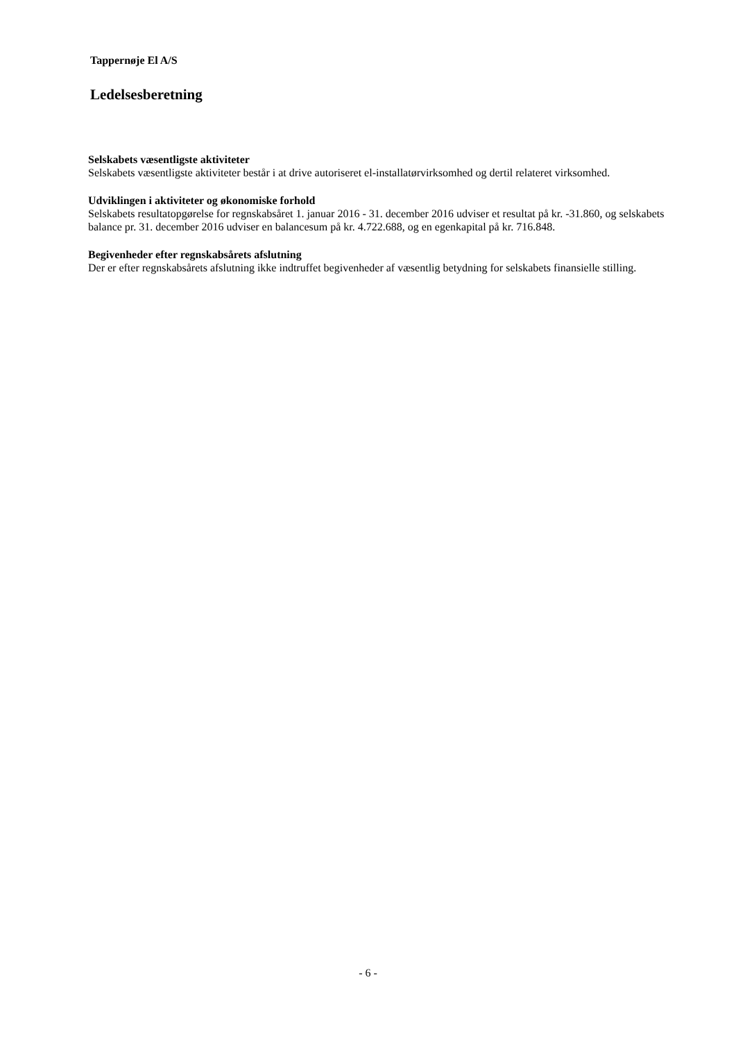Tappernøje El A/S
Ledelsesberetning
Selskabets væsentligste aktiviteter
Selskabets væsentligste aktiviteter består i at drive autoriseret el-installatørvirksomhed og dertil relateret virksomhed.
Udviklingen i aktiviteter og økonomiske forhold
Selskabets resultatopgørelse for regnskabsåret 1. januar 2016 - 31. december 2016 udviser et resultat på kr. -31.860, og selskabets balance pr. 31. december 2016 udviser en balancesum på kr. 4.722.688, og en egenkapital på kr. 716.848.
Begivenheder efter regnskabsårets afslutning
Der er efter regnskabsårets afslutning ikke indtruffet begivenheder af væsentlig betydning for selskabets finansielle stilling.
- 6 -